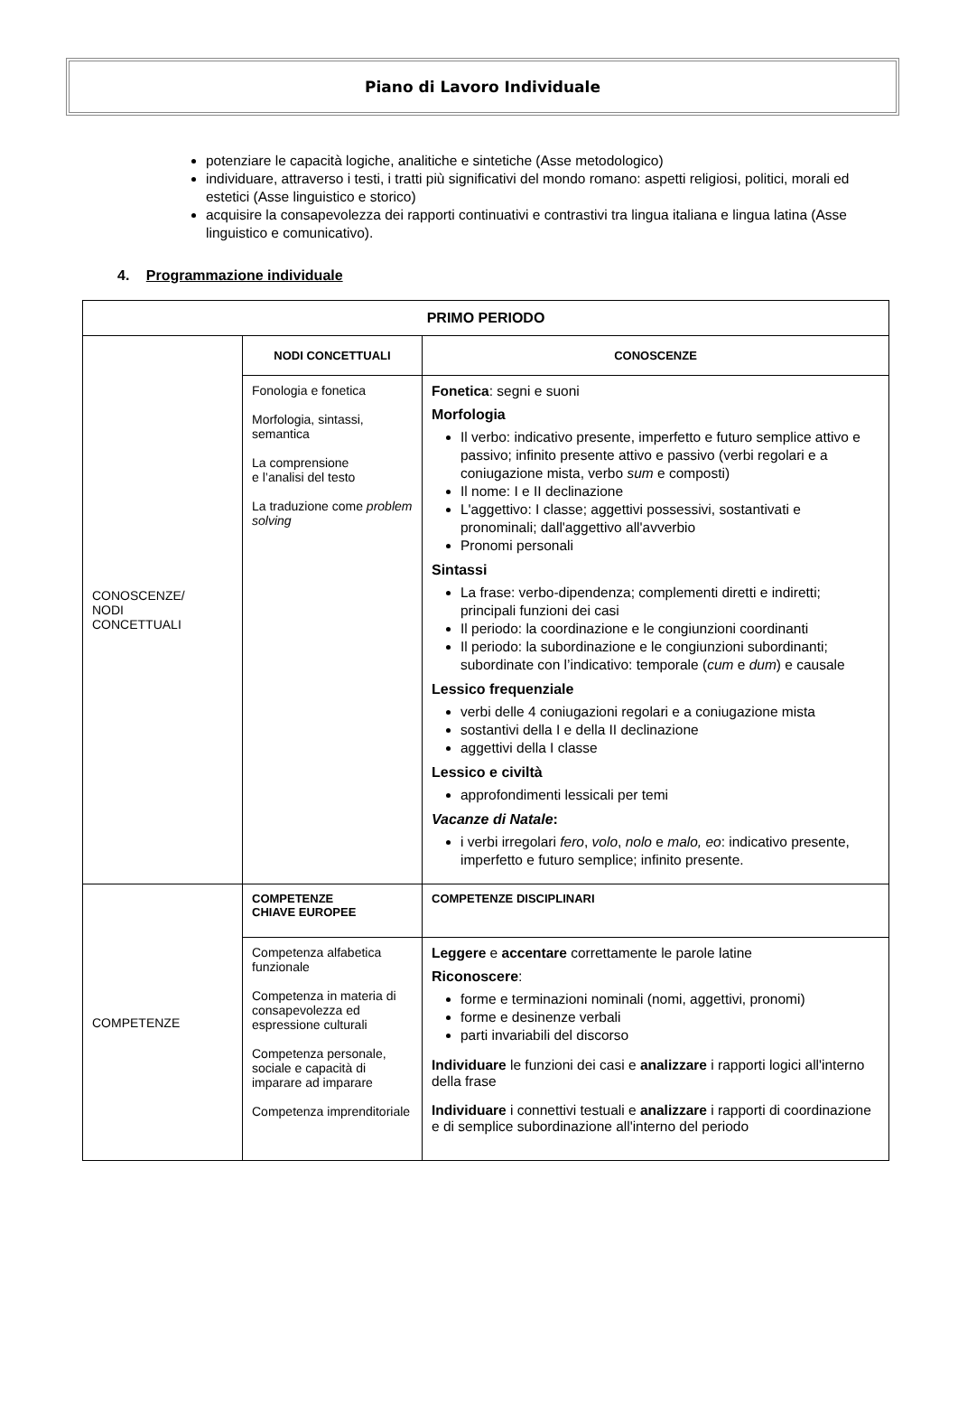Piano di Lavoro Individuale
potenziare le capacità logiche, analitiche e sintetiche (Asse metodologico)
individuare, attraverso i testi, i tratti più significativi del mondo romano: aspetti religiosi, politici, morali ed estetici (Asse linguistico e storico)
acquisire la consapevolezza dei rapporti continuativi e contrastivi tra lingua italiana e lingua latina (Asse linguistico e comunicativo).
4. Programmazione individuale
| PRIMO PERIODO | | |
| --- | --- | --- |
| CONOSCENZE/ NODI CONCETTUALI | NODI CONCETTUALI | CONOSCENZE |
| | Fonologia e fonetica Morfologia, sintassi, semantica La comprensione e l’analisi del testo La traduzione come problem solving | Fonetica : segni e suoni Morfologia Il verbo: indicativo presente, imperfetto e futuro semplice attivo e passivo; infinito presente attivo e passivo (verbi regolari e a coniugazione mista, verbo sum e composti) Il nome: I e II declinazione L'aggettivo: I classe; aggettivi possessivi, sostantivati e pronominali; dall'aggettivo all'avverbio Pronomi personali Sintassi La frase: verbo-dipendenza; complementi diretti e indiretti; principali funzioni dei casi Il periodo: la coordinazione e le congiunzioni coordinanti Il periodo: la subordinazione e le congiunzioni subordinanti; subordinate con l’indicativo: temporale ( cum e dum ) e causale Lessico frequenziale verbi delle 4 coniugazioni regolari e a coniugazione mista sostantivi della I e della II declinazione aggettivi della I classe Lessico e civiltà approfondimenti lessicali per temi Vacanze di Natale : i verbi irregolari fero , volo , nolo e malo, eo : indicativo presente, imperfetto e futuro semplice; infinito presente. |
| COMPETENZE | COMPETENZE CHIAVE EUROPEE | COMPETENZE DISCIPLINARI |
| | Competenza alfabetica funzionale Competenza in materia di consapevolezza ed espressione culturali Competenza personale, sociale e capacità di imparare ad imparare Competenza imprenditoriale | Leggere e accentare correttamente le parole latine Riconoscere : forme e terminazioni nominali (nomi, aggettivi, pronomi) forme e desinenze verbali parti invariabili del discorso Individuare le funzioni dei casi e analizzare i rapporti logici all'interno della frase Individuare i connettivi testuali e analizzare i rapporti di coordinazione e di semplice subordinazione all'interno del periodo |